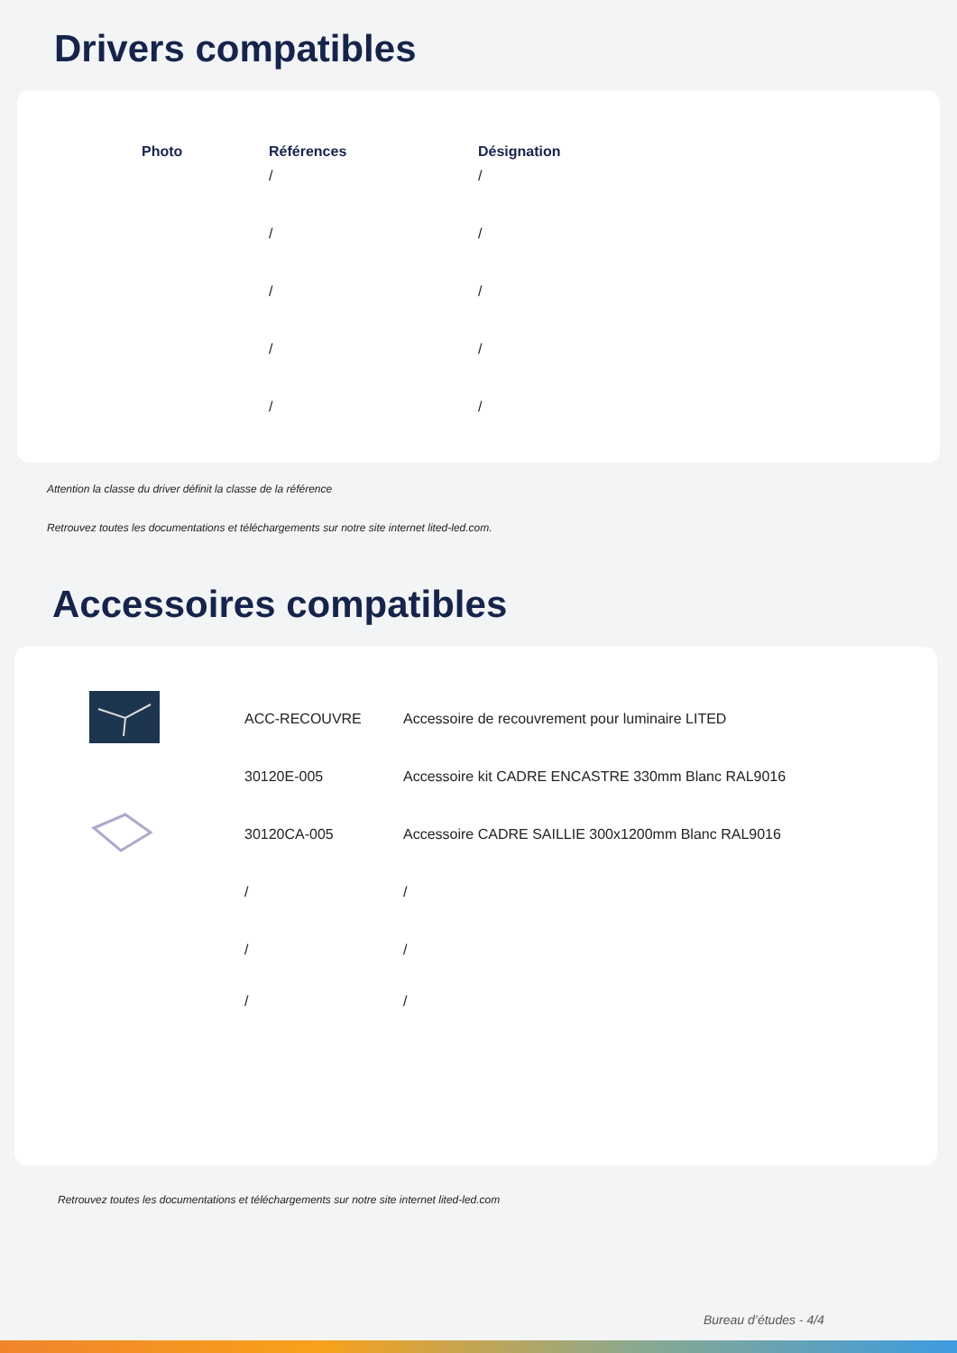Drivers compatibles
| Photo | Références | Désignation |
| --- | --- | --- |
| | / | / |
| | / | / |
| | / | / |
| | / | / |
| | / | / |
Attention la classe du driver définit la classe de la référence
Retrouvez toutes les documentations et téléchargements sur notre site internet lited-led.com.
Accessoires compatibles
| | ACC-RECOUVRE | Accessoire de recouvrement pour luminaire LITED |
| | 30120E-005 | Accessoire kit CADRE ENCASTRE 330mm Blanc RAL9016 |
| | 30120CA-005 | Accessoire CADRE SAILLIE 300x1200mm Blanc RAL9016 |
| | / | / |
| | / | / |
| | / | / |
Retrouvez toutes les documentations et téléchargements sur notre site internet lited-led.com
Bureau d’études - 4/4